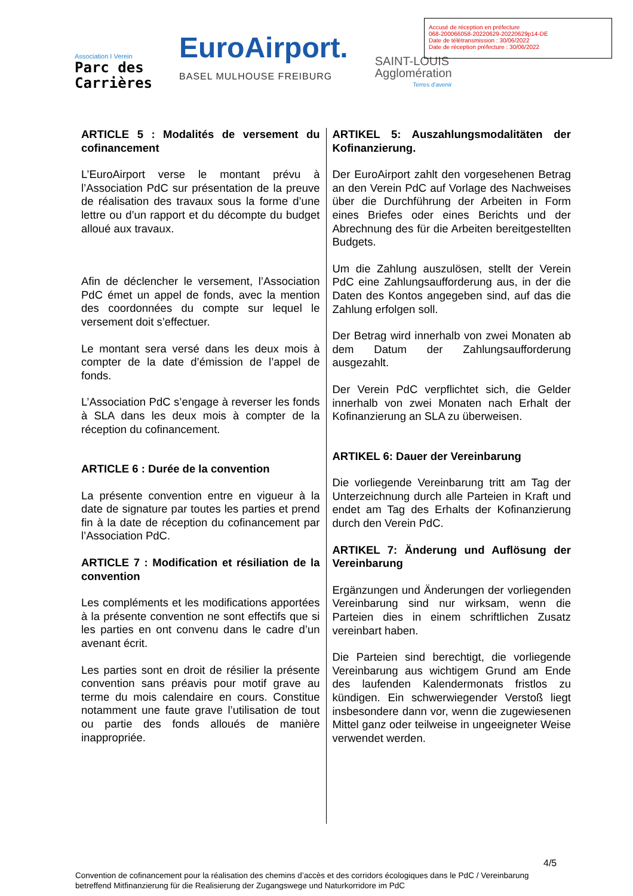Accusé de réception en préfecture
068-200066058-20220629-20220629p14-DE
Date de télétransmission : 30/06/2022
Date de réception préfecture : 30/06/2022
Association I Verein
Parc des
Carrières
EuroAirport.
BASEL MULHOUSE FREIBURG
SAINT-LOUIS
Agglomération
Terres d'avenir
ARTICLE 5 : Modalités de versement du cofinancement
L’EuroAirport verse le montant prévu à l’Association PdC sur présentation de la preuve de réalisation des travaux sous la forme d’une lettre ou d’un rapport et du décompte du budget alloué aux travaux.
Afin de déclencher le versement, l’Association PdC émet un appel de fonds, avec la mention des coordonnées du compte sur lequel le versement doit s’effectuer.
Le montant sera versé dans les deux mois à compter de la date d’émission de l’appel de fonds.
L’Association PdC s’engage à reverser les fonds à SLA dans les deux mois à compter de la réception du cofinancement.
ARTICLE 6 : Durée de la convention
La présente convention entre en vigueur à la date de signature par toutes les parties et prend fin à la date de réception du cofinancement par l’Association PdC.
ARTICLE 7 : Modification et résiliation de la convention
Les compléments et les modifications apportées à la présente convention ne sont effectifs que si les parties en ont convenu dans le cadre d’un avenant écrit.
Les parties sont en droit de résilier la présente convention sans préavis pour motif grave au terme du mois calendaire en cours. Constitue notamment une faute grave l’utilisation de tout ou partie des fonds alloués de manière inappropriée.
ARTIKEL 5: Auszahlungsmodalitäten der Kofinanzierung.
Der EuroAirport zahlt den vorgesehenen Betrag an den Verein PdC auf Vorlage des Nachweises über die Durchführung der Arbeiten in Form eines Briefes oder eines Berichts und der Abrechnung des für die Arbeiten bereitgestellten Budgets.
Um die Zahlung auszulösen, stellt der Verein PdC eine Zahlungsaufforderung aus, in der die Daten des Kontos angegeben sind, auf das die Zahlung erfolgen soll.
Der Betrag wird innerhalb von zwei Monaten ab dem Datum der Zahlungsaufforderung ausgezahlt.
Der Verein PdC verpflichtet sich, die Gelder innerhalb von zwei Monaten nach Erhalt der Kofinanzierung an SLA zu überweisen.
ARTIKEL 6: Dauer der Vereinbarung
Die vorliegende Vereinbarung tritt am Tag der Unterzeichnung durch alle Parteien in Kraft und endet am Tag des Erhalts der Kofinanzierung durch den Verein PdC.
ARTIKEL 7: Änderung und Auflösung der Vereinbarung
Ergänzungen und Änderungen der vorliegenden Vereinbarung sind nur wirksam, wenn die Parteien dies in einem schriftlichen Zusatz vereinbart haben.
Die Parteien sind berechtigt, die vorliegende Vereinbarung aus wichtigem Grund am Ende des laufenden Kalendermonats fristlos zu kündigen. Ein schwerwiegender Verstoß liegt insbesondere dann vor, wenn die zugewiesenen Mittel ganz oder teilweise in ungeeigneter Weise verwendet werden.
4/5
Convention de cofinancement pour la réalisation des chemins d’accès et des corridors écologiques dans le PdC / Vereinbarung betreffend Mitfinanzierung für die Realisierung der Zugangswege und Naturkorridore im PdC